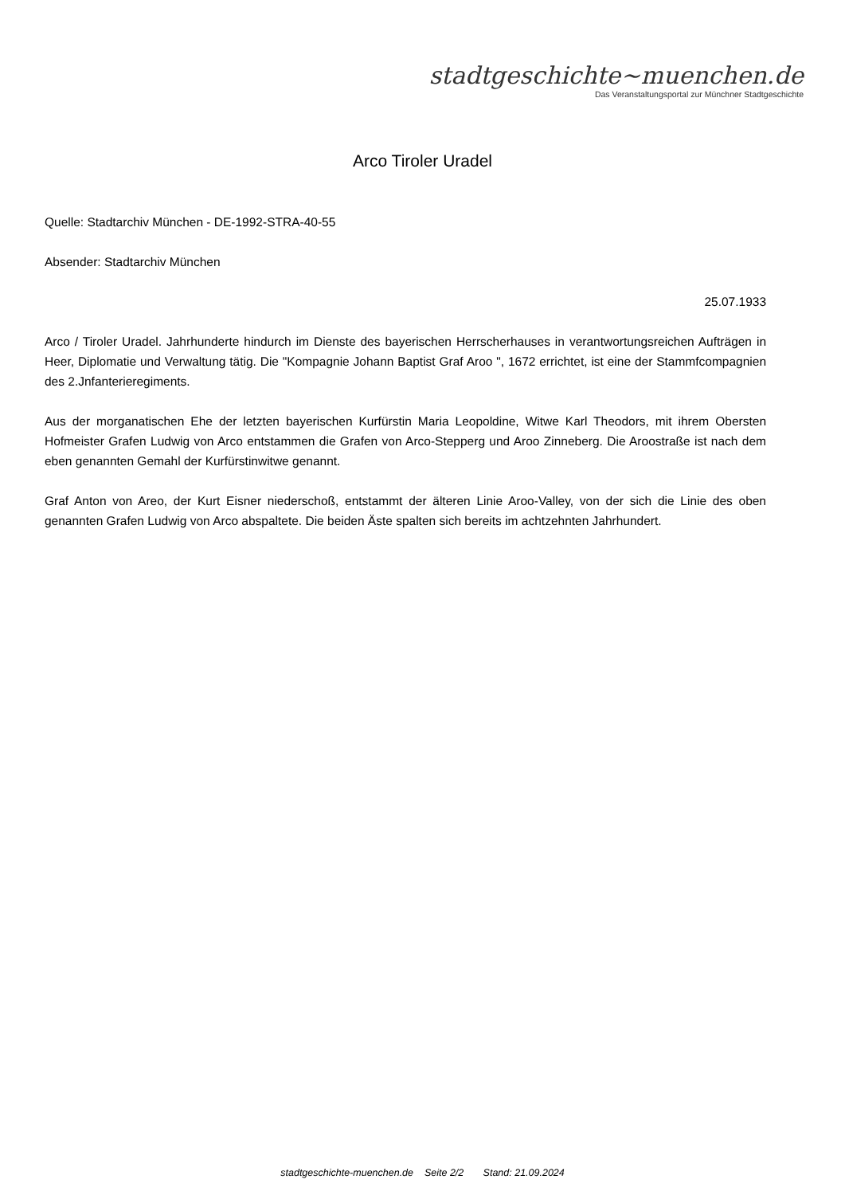stadtgeschichte~muenchen.de
Das Veranstaltungsportal zur Münchner Stadtgeschichte
Arco Tiroler Uradel
Quelle: Stadtarchiv München - DE-1992-STRA-40-55
Absender: Stadtarchiv München
25.07.1933
Arco / Tiroler Uradel. Jahrhunderte hindurch im Dienste des bayerischen Herrscherhauses in verantwortungsreichen Aufträgen in Heer, Diplomatie und Verwaltung tätig. Die "Kompagnie Johann Baptist Graf Aroo ", 1672 errichtet, ist eine der Stammfcompagnien des 2.Jnfanterieregiments.
Aus der morganatischen Ehe der letzten bayerischen Kurfürstin Maria Leopoldine, Witwe Karl Theodors, mit ihrem Obersten Hofmeister Grafen Ludwig von Arco entstammen die Grafen von Arco-Stepperg und Aroo Zinneberg. Die Aroostraße ist nach dem eben genannten Gemahl der Kurfürstinwitwe genannt.
Graf Anton von Areo, der Kurt Eisner niederschoß, entstammt der älteren Linie Aroo-Valley, von der sich die Linie des oben genannten Grafen Ludwig von Arco abspaltete. Die beiden Äste spalten sich bereits im achtzehnten Jahrhundert.
stadtgeschichte-muenchen.de Seite 2/2 Stand: 21.09.2024